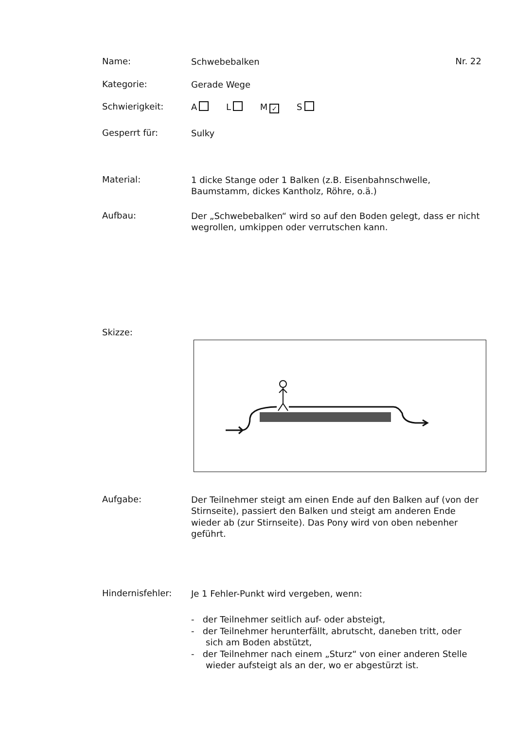Name:
Schwebebalken
Nr. 22
Kategorie:
Gerade Wege
Schwierigkeit:
A L M ✓ S
Gesperrt für:
Sulky
Material:
1 dicke Stange oder 1 Balken (z.B. Eisenbahnschwelle, Baumstamm, dickes Kantholz, Röhre, o.ä.)
Aufbau:
Der „Schwebebalken“ wird so auf den Boden gelegt, dass er nicht wegrollen, umkippen oder verrutschen kann.
Skizze:
Aufgabe:
Der Teilnehmer steigt am einen Ende auf den Balken auf (von der Stirnseite), passiert den Balken und steigt am anderen Ende wieder ab (zur Stirnseite). Das Pony wird von oben nebenher geführt.
Hindernisfehler:
Je 1 Fehler-Punkt wird vergeben, wenn:
- der Teilnehmer seitlich auf- oder absteigt,
- der Teilnehmer herunterfällt, abrutscht, daneben tritt, oder sich am Boden abstützt,
- der Teilnehmer nach einem „Sturz“ von einer anderen Stelle wieder aufsteigt als an der, wo er abgestürzt ist.